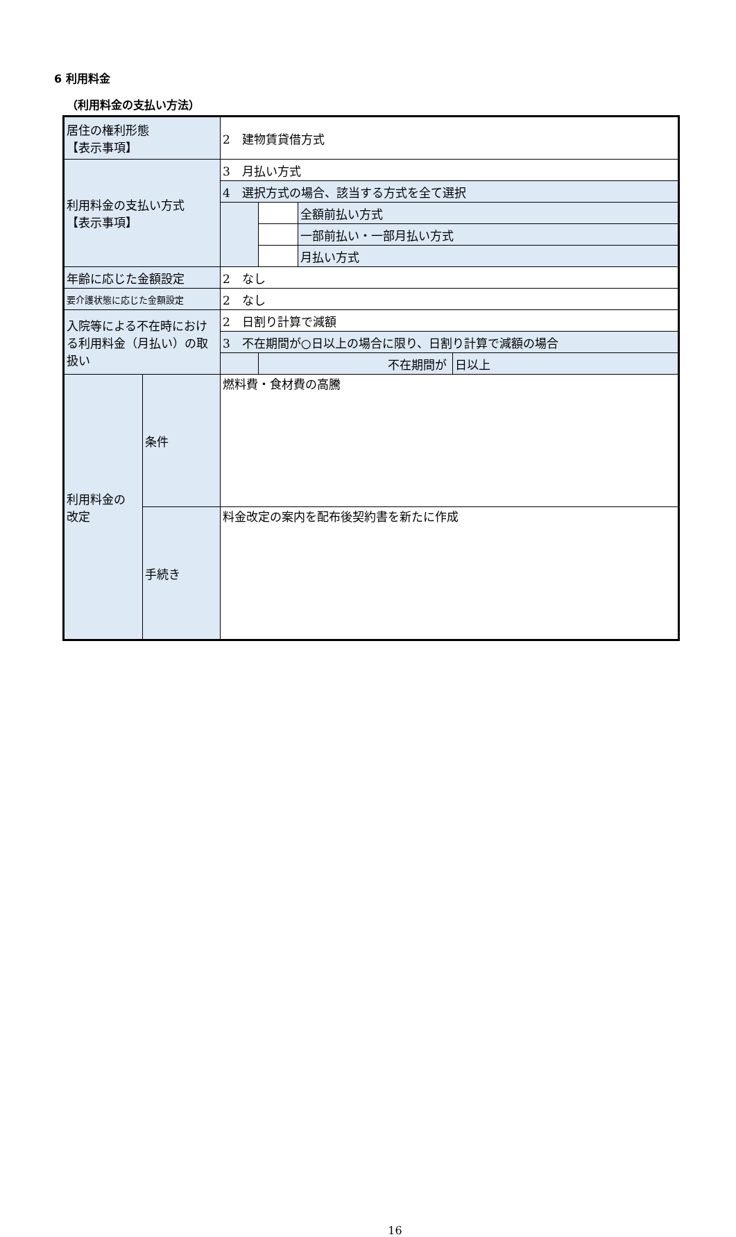6 利用料金
（利用料金の支払い方法）
| 居住の権利形態 【表示事項】 | | 2 建物賃貸借方式 | | | |
| 利用料金の支払い方式 【表示事項】 | | 3 月払い方式 | | | |
| | | 4 選択方式の場合、該当する方式を全て選択 | | | |
| | | | | 全額前払い方式 | |
| | | | | 一部前払い・一部月払い方式 | |
| | | | | 月払い方式 | |
| 年齢に応じた金額設定 | | 2 なし | | | |
| 要介護状態に応じた金額設定 | | 2 なし | | | |
| 入院等による不在時における利用料金（月払い）の取扱い | | 2 日割り計算で減額 | | | |
| | | 3 不在期間が○日以上の場合に限り、日割り計算で減額の場合 | | | |
| | | | 不在期間が | | 日以上 |
| 利用料金の 改定 | 条件 | 燃料費・食材費の高騰 | | | |
| | 手続き | 料金改定の案内を配布後契約書を新たに作成 | | | |
16